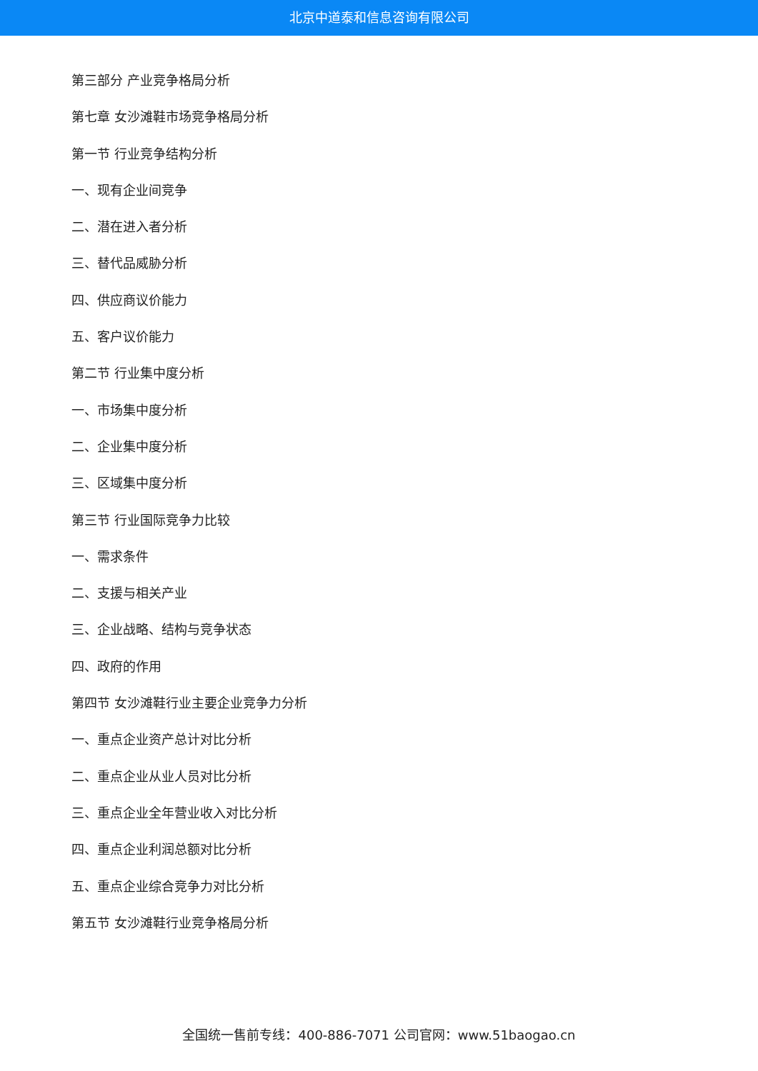北京中道泰和信息咨询有限公司
第三部分 产业竞争格局分析
第七章 女沙滩鞋市场竞争格局分析
第一节 行业竞争结构分析
一、现有企业间竞争
二、潜在进入者分析
三、替代品威胁分析
四、供应商议价能力
五、客户议价能力
第二节 行业集中度分析
一、市场集中度分析
二、企业集中度分析
三、区域集中度分析
第三节 行业国际竞争力比较
一、需求条件
二、支援与相关产业
三、企业战略、结构与竞争状态
四、政府的作用
第四节 女沙滩鞋行业主要企业竞争力分析
一、重点企业资产总计对比分析
二、重点企业从业人员对比分析
三、重点企业全年营业收入对比分析
四、重点企业利润总额对比分析
五、重点企业综合竞争力对比分析
第五节 女沙滩鞋行业竞争格局分析
全国统一售前专线：400-886-7071 公司官网：www.51baogao.cn